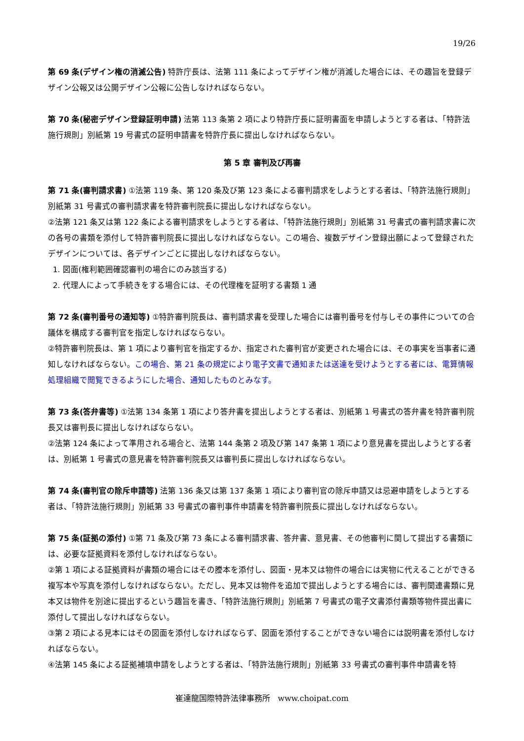19/26
第 69 条(デザイン権の消滅公告) 特許庁長は、法第 111 条によってデザイン権が消滅した場合には、その趣旨を登録デザイン公報又は公開デザイン公報に公告しなければならない。
第 70 条(秘密デザイン登録証明申請) 法第 113 条第 2 項により特許庁長に証明書面を申請しようとする者は、「特許法施行規則」別紙第 19 号書式の証明申請書を特許庁長に提出しなければならない。
第 5 章 審判及び再審
第 71 条(審判請求書) ①法第 119 条、第 120 条及び第 123 条による審判請求をしようとする者は、「特許法施行規則」別紙第 31 号書式の審判請求書を特許審判院長に提出しなければならない。
②法第 121 条又は第 122 条による審判請求をしようとする者は、「特許法施行規則」別紙第 31 号書式の審判請求書に次の各号の書類を添付して特許審判院長に提出しなければならない。この場合、複数デザイン登録出願によって登録されたデザインについては、各デザインごとに提出しなければならない。
1. 図面(権利範囲確認審判の場合にのみ該当する)
2. 代理人によって手続きをする場合には、その代理権を証明する書類 1 通
第 72 条(審判番号の通知等) ①特許審判院長は、審判請求書を受理した場合には審判番号を付与しその事件についての合議体を構成する審判官を指定しなければならない。
②特許審判院長は、第 1 項により審判官を指定するか、指定された審判官が変更された場合には、その事実を当事者に通知しなければならない。この場合、第 21 条の規定により電子文書で通知または送達を受けようとする者には、電算情報処理組織で閲覧できるようにした場合、通知したものとみなす。
第 73 条(答弁書等) ①法第 134 条第 1 項により答弁書を提出しようとする者は、別紙第 1 号書式の答弁書を特許審判院長又は審判長に提出しなければならない。
②法第 124 条によって準用される場合と、法第 144 条第 2 項及び第 147 条第 1 項により意見書を提出しようとする者は、別紙第 1 号書式の意見書を特許審判院長又は審判長に提出しなければならない。
第 74 条(審判官の除斥申請等) 法第 136 条又は第 137 条第 1 項により審判官の除斥申請又は忌避申請をしようとする者は、「特許法施行規則」別紙第 33 号書式の審判事件申請書を特許審判院長に提出しなければならない。
第 75 条(証拠の添付) ①第 71 条及び第 73 条による審判請求書、答弁書、意見書、その他審判に関して提出する書類には、必要な証拠資料を添付しなければならない。
②第 1 項による証拠資料が書類の場合にはその謄本を添付し、図面・見本又は物件の場合には実物に代えることができる複写本や写真を添付しなければならない。ただし、見本又は物件を追加で提出しようとする場合には、審判関連書類に見本又は物件を別途に提出するという趣旨を書き、「特許法施行規則」別紙第 7 号書式の電子文書添付書類等物件提出書に添付して提出しなければならない。
③第 2 項による見本にはその図面を添付しなければならず、図面を添付することができない場合には説明書を添付しなければならない。
④法第 145 条による証拠補填申請をしようとする者は、「特許法施行規則」別紙第 33 号書式の審判事件申請書を特
崔達龍国際特許法律事務所 www.choipat.com